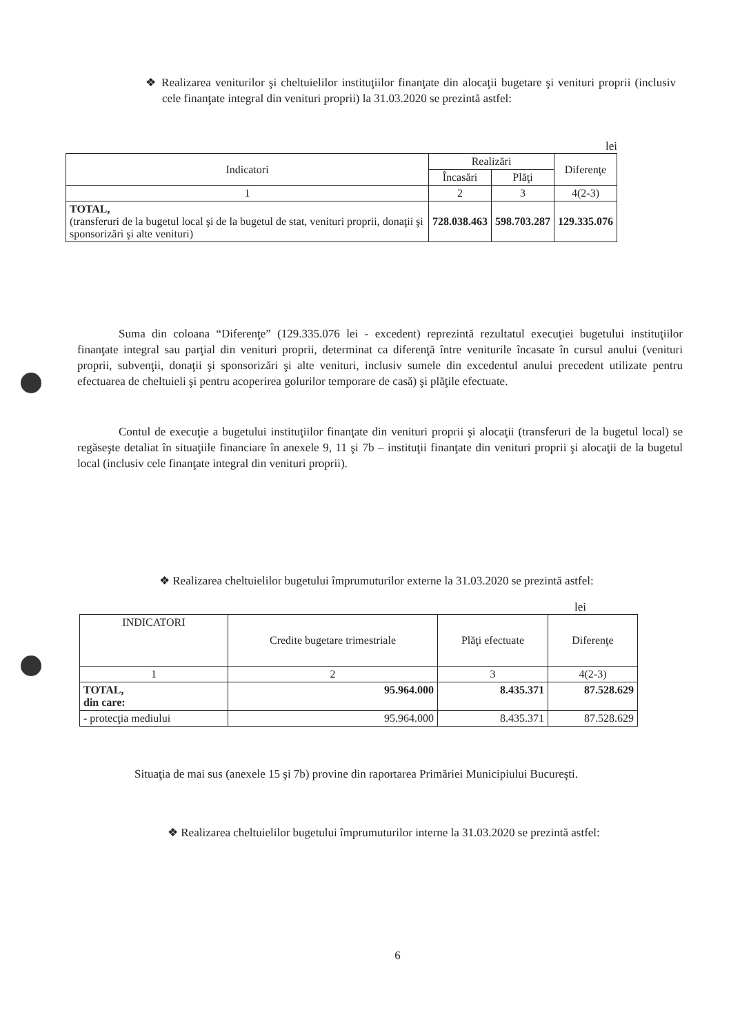❖ Realizarea veniturilor şi cheltuielilor instituţiilor finanţate din alocaţii bugetare şi venituri proprii (inclusiv cele finanţate integral din venituri proprii) la 31.03.2020 se prezintă astfel:
lei
| Indicatori | Realizări | | Diferenţe |
| --- | --- | --- | --- |
| | Încasări | Plăţi | |
| 1 | 2 | 3 | 4(2-3) |
| TOTAL, (transferuri de la bugetul local şi de la bugetul de stat, venituri proprii, donaţii şi sponsorizări şi alte venituri) | 728.038.463 | 598.703.287 | 129.335.076 |
Suma din coloana “Diferenţe” (129.335.076 lei - excedent) reprezintă rezultatul execuţiei bugetului instituţiilor finanţate integral sau parţial din venituri proprii, determinat ca diferenţă între veniturile încasate în cursul anului (venituri proprii, subvenţii, donaţii şi sponsorizări şi alte venituri, inclusiv sumele din excedentul anului precedent utilizate pentru efectuarea de cheltuieli şi pentru acoperirea golurilor temporare de casă) şi plăţile efectuate.
Contul de execuţie a bugetului instituţiilor finanţate din venituri proprii şi alocaţii (transferuri de la bugetul local) se regăseşte detaliat în situaţiile financiare în anexele 9, 11 şi 7b – instituţii finanţate din venituri proprii şi alocaţii de la bugetul local (inclusiv cele finanţate integral din venituri proprii).
❖ Realizarea cheltuielilor bugetului împrumuturilor externe la 31.03.2020 se prezintă astfel:
lei
| INDICATORI | Credite bugetare trimestriale | Plăţi efectuate | Diferenţe |
| --- | --- | --- | --- |
| 1 | 2 | 3 | 4(2-3) |
| TOTAL, din care: | 95.964.000 | 8.435.371 | 87.528.629 |
| - protecţia mediului | 95.964.000 | 8.435.371 | 87.528.629 |
Situaţia de mai sus (anexele 15 şi 7b) provine din raportarea Primăriei Municipiului Bucureşti.
❖ Realizarea cheltuielilor bugetului împrumuturilor interne la 31.03.2020 se prezintă astfel:
6